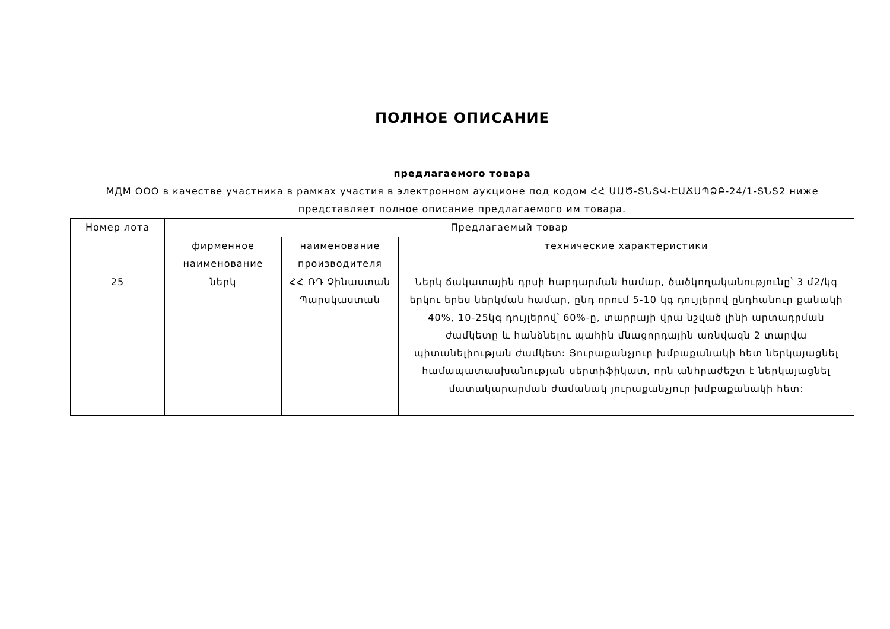ПОЛНОЕ ОПИСАНИЕ
предлагаемого товара
МДМ ООО в качестве участника в рамках участия в электронном аукционе под кодом ՀՀ ԱԱԾ-ՏՆՏՎ-ԷԱՃԱՊՁԲ-24/1-ՏՆՏ2 ниже представляет полное описание предлагаемого им товара.
| Номер лота | Предлагаемый товар | | |
| --- | --- | --- | --- |
| | фирменное наименование | наименование производителя | технические характеристики |
| 25 | ներկ | ՀՀ ՌԴ Չինաստան Պարսկաստան | Ներկ ճակատային դրսի հարդարման համար, ծածկողականությունը՝ 3 մ2/կգ երկու երես ներկման համար, ընդ որում 5-10 կգ դույլերով ընդհանուր քանակի 40%, 10-25կգ դույլերով՝ 60%-ը, տարրայի վրա նշված լինի արտադրման ժամկետը և հանձնելու պահին մնացորդային առնվազն 2 տարվա պիտանելիության ժամկետ: Յուրաքանչյուր խմբաքանակի հետ ներկայացնել համապատասխանության սերտիֆիկատ, որն անհրաժեշտ է ներկայացնել մատակարարման ժամանակ յուրաքանչյուր խմբաքանակի հետ: |